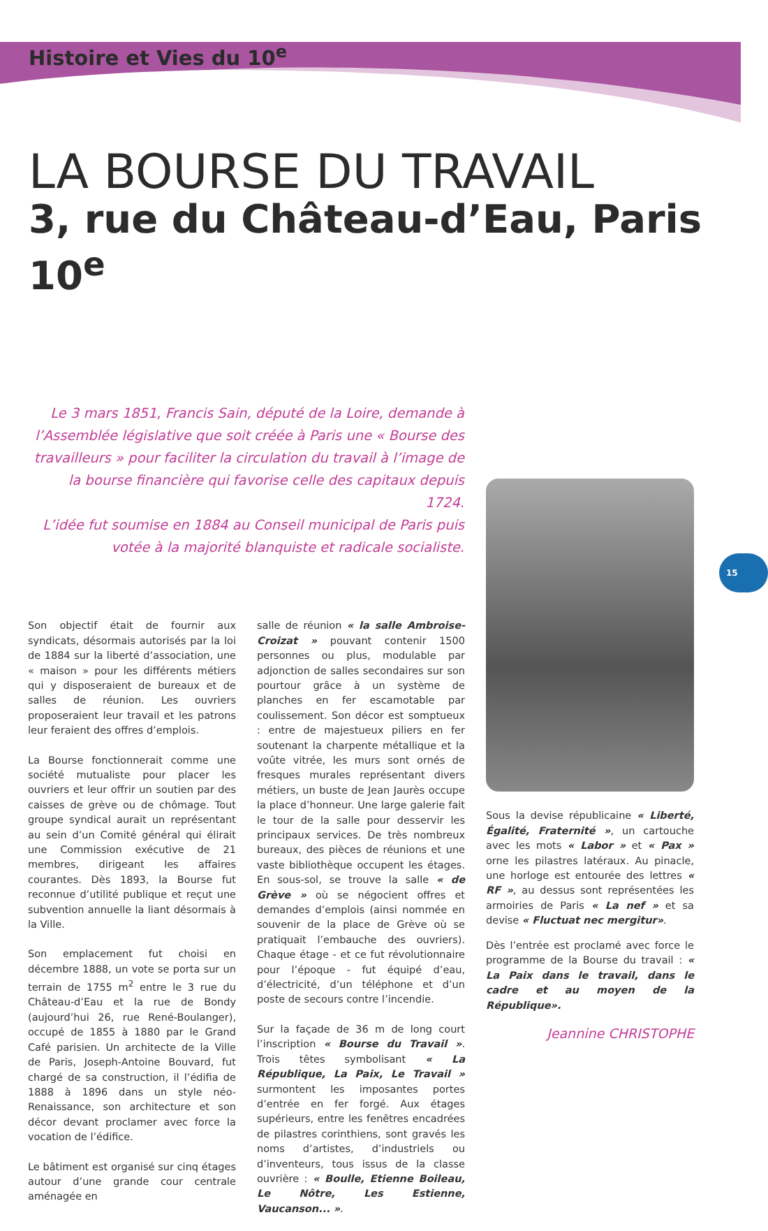Histoire et Vies du 10<sup>e</sup>
LA BOURSE DU TRAVAIL
3, rue du Château-d’Eau, Paris 10<sup>e</sup>
Le 3 mars 1851, Francis Sain, député de la Loire, demande à l’Assemblée législative que soit créée à Paris une « Bourse des travailleurs » pour faciliter la circulation du travail à l’image de la bourse financière qui favorise celle des capitaux depuis 1724.
L’idée fut soumise en 1884 au Conseil municipal de Paris puis votée à la majorité blanquiste et radicale socialiste.
Son objectif était de fournir aux syndicats, désormais autorisés par la loi de 1884 sur la liberté d’association, une « maison » pour les différents métiers qui y disposeraient de bureaux et de salles de réunion. Les ouvriers proposeraient leur travail et les patrons leur feraient des offres d’emplois.
La Bourse fonctionnerait comme une société mutualiste pour placer les ouvriers et leur offrir un soutien par des caisses de grève ou de chômage. Tout groupe syndical aurait un représentant au sein d’un Comité général qui élirait une Commission exécutive de 21 membres, dirigeant les affaires courantes. Dès 1893, la Bourse fut reconnue d’utilité publique et reçut une subvention annuelle la liant désormais à la Ville.
Son emplacement fut choisi en décembre 1888, un vote se porta sur un terrain de 1755 m<sup>2</sup> entre le 3 rue du Château-d’Eau et la rue de Bondy (aujourd’hui 26, rue René-Boulanger), occupé de 1855 à 1880 par le Grand Café parisien. Un architecte de la Ville de Paris, Joseph-Antoine Bouvard, fut chargé de sa construction, il l’édifia de 1888 à 1896 dans un style néo-Renaissance, son architecture et son décor devant proclamer avec force la vocation de l’édifice.
Le bâtiment est organisé sur cinq étages autour d’une grande cour centrale aménagée en
salle de réunion « la salle Ambroise-Croizat » pouvant contenir 1500 personnes ou plus, modulable par adjonction de salles secondaires sur son pourtour grâce à un système de planches en fer escamotable par coulissement. Son décor est somptueux : entre de majestueux piliers en fer soutenant la charpente métallique et la voûte vitrée, les murs sont ornés de fresques murales représentant divers métiers, un buste de Jean Jaurès occupe la place d’honneur. Une large galerie fait le tour de la salle pour desservir les principaux services. De très nombreux bureaux, des pièces de réunions et une vaste bibliothèque occupent les étages. En sous-sol, se trouve la salle « de Grève » où se négocient offres et demandes d’emplois (ainsi nommée en souvenir de la place de Grève où se pratiquait l’embauche des ouvriers). Chaque étage - et ce fut révolutionnaire pour l’époque - fut équipé d’eau, d’électricité, d’un téléphone et d’un poste de secours contre l’incendie.
Sur la façade de 36 m de long court l’inscription « Bourse du Travail ». Trois têtes symbolisant « La République, La Paix, Le Travail » surmontent les imposantes portes d’entrée en fer forgé. Aux étages supérieurs, entre les fenêtres encadrées de pilastres corinthiens, sont gravés les noms d’artistes, d’industriels ou d’inventeurs, tous issus de la classe ouvrière : « Boulle, Etienne Boileau, Le Nôtre, Les Estienne, Vaucanson... ».
Sous la devise républicaine « Liberté, Égalité, Fraternité », un cartouche avec les mots « Labor » et « Pax » orne les pilastres latéraux. Au pinacle, une horloge est entourée des lettres « RF », au dessus sont représentées les armoiries de Paris « La nef » et sa devise « Fluctuat nec mergitur».
Dès l’entrée est proclamé avec force le programme de la Bourse du travail : « La Paix dans le travail, dans le cadre et au moyen de la République».
Jeannine CHRISTOPHE
15